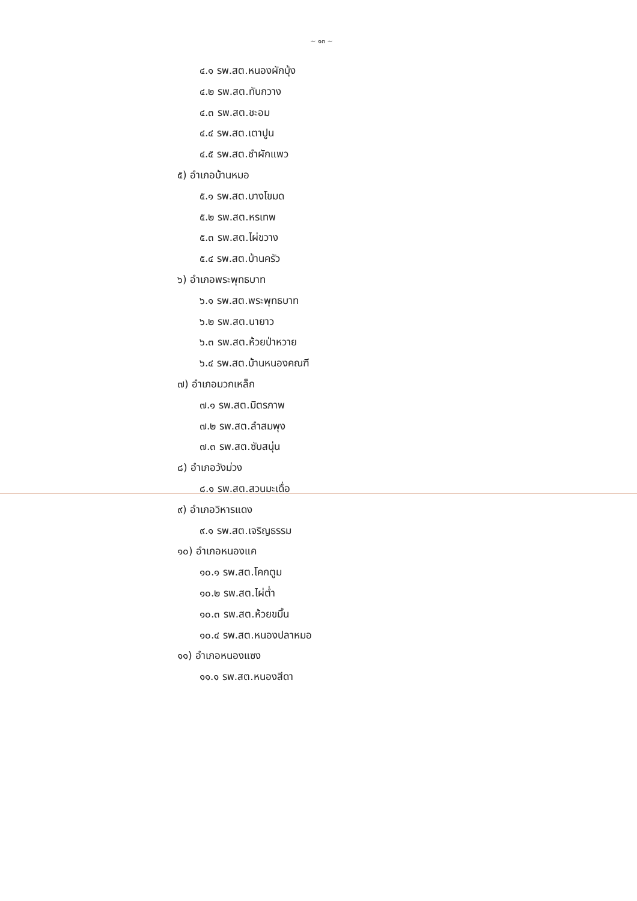~ ๑๓ ~
๔.๑ รพ.สต.หนองผักบุ้ง
๔.๒ รพ.สต.ทับกวาง
๔.๓ รพ.สต.ชะอม
๔.๔ รพ.สต.เตาปูน
๔.๕ รพ.สต.ชำผักแพว
๕) อำเภอบ้านหมอ
๕.๑ รพ.สต.บางโขมด
๕.๒ รพ.สต.หรเทพ
๕.๓ รพ.สต.ไผ่ขวาง
๕.๔ รพ.สต.บ้านครัว
๖) อำเภอพระพุทธบาท
๖.๑ รพ.สต.พระพุทธบาท
๖.๒ รพ.สต.นายาว
๖.๓ รพ.สต.ห้วยป่าหวาย
๖.๔ รพ.สต.บ้านหนองคณฑี
๗) อำเภอมวกเหล็ก
๗.๑ รพ.สต.มิตรภาพ
๗.๒ รพ.สต.ลำสมพุง
๗.๓ รพ.สต.ซับสนุ่น
๘) อำเภอวังม่วง
๘.๑ รพ.สต.สวนมะเดื่อ
๙) อำเภอวิหารแดง
๙.๑ รพ.สต.เจริญธรรม
๑๐) อำเภอหนองแค
๑๐.๑ รพ.สต.โคกตูม
๑๐.๒ รพ.สต.ไผ่ต่ำ
๑๐.๓ รพ.สต.ห้วยขมิ้น
๑๐.๔ รพ.สต.หนองปลาหมอ
๑๑) อำเภอหนองแซง
๑๑.๑ รพ.สต.หนองสีดา